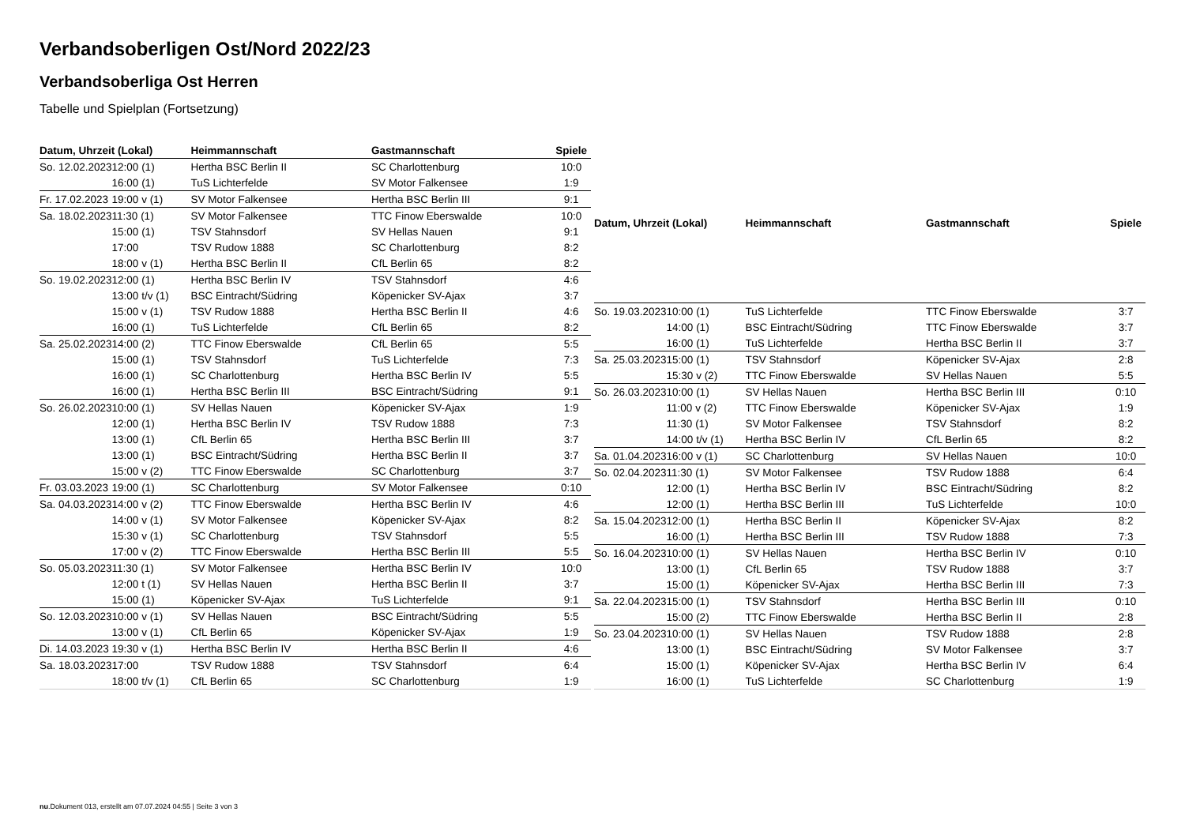Verbandsoberligen Ost/Nord 2022/23
Verbandsoberliga Ost Herren
Tabelle und Spielplan (Fortsetzung)
| Datum, Uhrzeit (Lokal) | | Heimmannschaft | Gastmannschaft | Spiele |
| --- | --- | --- | --- | --- |
| So. 12.02.2023 | 12:00 (1) | Hertha BSC Berlin II | SC Charlottenburg | 10:0 |
| | 16:00 (1) | TuS Lichterfelde | SV Motor Falkensee | 1:9 |
| Fr. 17.02.2023 | 19:00 v (1) | SV Motor Falkensee | Hertha BSC Berlin III | 9:1 |
| Sa. 18.02.2023 | 11:30 (1) | SV Motor Falkensee | TTC Finow Eberswalde | 10:0 |
| | 15:00 (1) | TSV Stahnsdorf | SV Hellas Nauen | 9:1 |
| | 17:00 | TSV Rudow 1888 | SC Charlottenburg | 8:2 |
| | 18:00 v (1) | Hertha BSC Berlin II | CfL Berlin 65 | 8:2 |
| So. 19.02.2023 | 12:00 (1) | Hertha BSC Berlin IV | TSV Stahnsdorf | 4:6 |
| | 13:00 t/v (1) | BSC Eintracht/Südring | Köpenicker SV-Ajax | 3:7 |
| | 15:00 v (1) | TSV Rudow 1888 | Hertha BSC Berlin II | 4:6 |
| | 16:00 (1) | TuS Lichterfelde | CfL Berlin 65 | 8:2 |
| Sa. 25.02.2023 | 14:00 (2) | TTC Finow Eberswalde | CfL Berlin 65 | 5:5 |
| | 15:00 (1) | TSV Stahnsdorf | TuS Lichterfelde | 7:3 |
| | 16:00 (1) | SC Charlottenburg | Hertha BSC Berlin IV | 5:5 |
| | 16:00 (1) | Hertha BSC Berlin III | BSC Eintracht/Südring | 9:1 |
| So. 26.02.2023 | 10:00 (1) | SV Hellas Nauen | Köpenicker SV-Ajax | 1:9 |
| | 12:00 (1) | Hertha BSC Berlin IV | TSV Rudow 1888 | 7:3 |
| | 13:00 (1) | CfL Berlin 65 | Hertha BSC Berlin III | 3:7 |
| | 13:00 (1) | BSC Eintracht/Südring | Hertha BSC Berlin II | 3:7 |
| | 15:00 v (2) | TTC Finow Eberswalde | SC Charlottenburg | 3:7 |
| Fr. 03.03.2023 | 19:00 (1) | SC Charlottenburg | SV Motor Falkensee | 0:10 |
| Sa. 04.03.2023 | 14:00 v (2) | TTC Finow Eberswalde | Hertha BSC Berlin IV | 4:6 |
| | 14:00 v (1) | SV Motor Falkensee | Köpenicker SV-Ajax | 8:2 |
| | 15:30 v (1) | SC Charlottenburg | TSV Stahnsdorf | 5:5 |
| | 17:00 v (2) | TTC Finow Eberswalde | Hertha BSC Berlin III | 5:5 |
| So. 05.03.2023 | 11:30 (1) | SV Motor Falkensee | Hertha BSC Berlin IV | 10:0 |
| | 12:00 t (1) | SV Hellas Nauen | Hertha BSC Berlin II | 3:7 |
| | 15:00 (1) | Köpenicker SV-Ajax | TuS Lichterfelde | 9:1 |
| So. 12.03.2023 | 10:00 v (1) | SV Hellas Nauen | BSC Eintracht/Südring | 5:5 |
| | 13:00 v (1) | CfL Berlin 65 | Köpenicker SV-Ajax | 1:9 |
| Di. 14.03.2023 | 19:30 v (1) | Hertha BSC Berlin IV | Hertha BSC Berlin II | 4:6 |
| Sa. 18.03.2023 | 17:00 | TSV Rudow 1888 | TSV Stahnsdorf | 6:4 |
| | 18:00 t/v (1) | CfL Berlin 65 | SC Charlottenburg | 1:9 |
| Datum, Uhrzeit (Lokal) | | Heimmannschaft | Gastmannschaft | Spiele |
| --- | --- | --- | --- | --- |
| So. 19.03.2023 | 10:00 (1) | TuS Lichterfelde | TTC Finow Eberswalde | 3:7 |
| | 14:00 (1) | BSC Eintracht/Südring | TTC Finow Eberswalde | 3:7 |
| | 16:00 (1) | TuS Lichterfelde | Hertha BSC Berlin II | 3:7 |
| Sa. 25.03.2023 | 15:00 (1) | TSV Stahnsdorf | Köpenicker SV-Ajax | 2:8 |
| | 15:30 v (2) | TTC Finow Eberswalde | SV Hellas Nauen | 5:5 |
| So. 26.03.2023 | 10:00 (1) | SV Hellas Nauen | Hertha BSC Berlin III | 0:10 |
| | 11:00 v (2) | TTC Finow Eberswalde | Köpenicker SV-Ajax | 1:9 |
| | 11:30 (1) | SV Motor Falkensee | TSV Stahnsdorf | 8:2 |
| | 14:00 t/v (1) | Hertha BSC Berlin IV | CfL Berlin 65 | 8:2 |
| Sa. 01.04.2023 | 16:00 v (1) | SC Charlottenburg | SV Hellas Nauen | 10:0 |
| So. 02.04.2023 | 11:30 (1) | SV Motor Falkensee | TSV Rudow 1888 | 6:4 |
| | 12:00 (1) | Hertha BSC Berlin IV | BSC Eintracht/Südring | 8:2 |
| | 12:00 (1) | Hertha BSC Berlin III | TuS Lichterfelde | 10:0 |
| Sa. 15.04.2023 | 12:00 (1) | Hertha BSC Berlin II | Köpenicker SV-Ajax | 8:2 |
| | 16:00 (1) | Hertha BSC Berlin III | TSV Rudow 1888 | 7:3 |
| So. 16.04.2023 | 10:00 (1) | SV Hellas Nauen | Hertha BSC Berlin IV | 0:10 |
| | 13:00 (1) | CfL Berlin 65 | TSV Rudow 1888 | 3:7 |
| | 15:00 (1) | Köpenicker SV-Ajax | Hertha BSC Berlin III | 7:3 |
| Sa. 22.04.2023 | 15:00 (1) | TSV Stahnsdorf | Hertha BSC Berlin III | 0:10 |
| | 15:00 (2) | TTC Finow Eberswalde | Hertha BSC Berlin II | 2:8 |
| So. 23.04.2023 | 10:00 (1) | SV Hellas Nauen | TSV Rudow 1888 | 2:8 |
| | 13:00 (1) | BSC Eintracht/Südring | SV Motor Falkensee | 3:7 |
| | 15:00 (1) | Köpenicker SV-Ajax | Hertha BSC Berlin IV | 6:4 |
| | 16:00 (1) | TuS Lichterfelde | SC Charlottenburg | 1:9 |
nu.Dokument 013, erstellt am 07.07.2024 04:55 | Seite 3 von 3